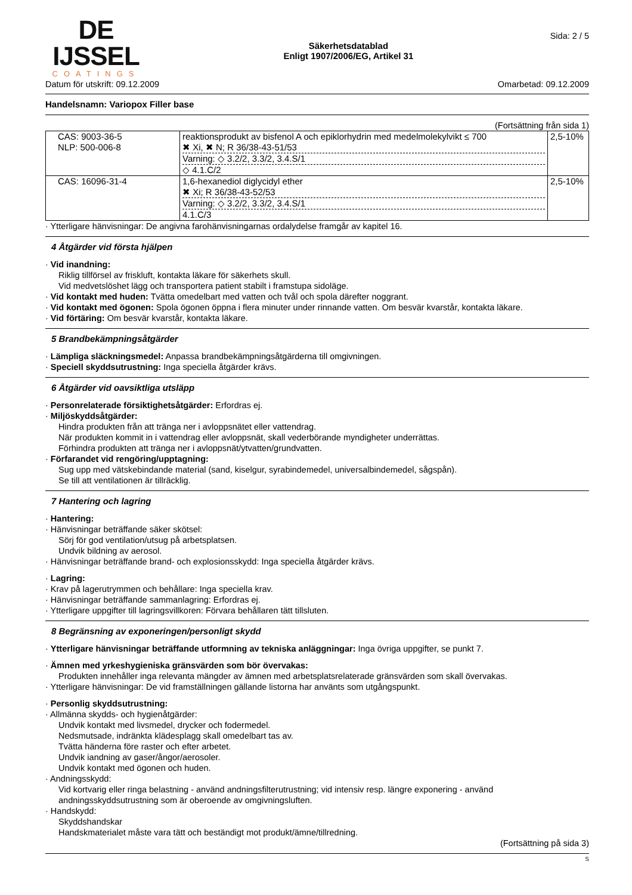DE IJSSEL
COATINGS
Säkerhetsdatablad
Enligt 1907/2006/EG, Artikel 31
Sida: 2 / 5
Datum för utskrift: 09.12.2009 Omarbetad: 09.12.2009
Handelsnamn: Variopox Filler base
(Fortsättning från sida 1)
| CAS: 9003-36-5 NLP: 500-006-8 | reaktionsprodukt av bisfenol A och epiklorhydrin med medelmolekylvikt ≤ 700 ✖ Xi, ✖ N; R 36/38-43-51/53 Varning: ◇ 3.2/2, 3.3/2, 3.4.S/1 ◇ 4.1.C/2 | 2,5-10% |
| CAS: 16096-31-4 | 1,6-hexanediol diglycidyl ether ✖ Xi; R 36/38-43-52/53 Varning: ◇ 3.2/2, 3.3/2, 3.4.S/1 4.1.C/3 | 2,5-10% |
· Ytterligare hänvisningar: De angivna farohänvisningarnas ordalydelse framgår av kapitel 16.
4 Åtgärder vid första hjälpen
· Vid inandning:
Riklig tillförsel av friskluft, kontakta läkare för säkerhets skull.
Vid medvetslöshet lägg och transportera patient stabilt i framstupa sidoläge.
· Vid kontakt med huden: Tvätta omedelbart med vatten och tvål och spola därefter noggrant.
· Vid kontakt med ögonen: Spola ögonen öppna i flera minuter under rinnande vatten. Om besvär kvarstår, kontakta läkare.
· Vid förtäring: Om besvär kvarstår, kontakta läkare.
5 Brandbekämpningsåtgärder
· Lämpliga släckningsmedel: Anpassa brandbekämpningsåtgärderna till omgivningen.
· Speciell skyddsutrustning: Inga speciella åtgärder krävs.
6 Åtgärder vid oavsiktliga utsläpp
· Personrelaterade försiktighetsåtgärder: Erfordras ej.
· Miljöskyddsåtgärder:
Hindra produkten från att tränga ner i avloppsnätet eller vattendrag.
När produkten kommit in i vattendrag eller avloppsnät, skall vederbörande myndigheter underrättas.
Förhindra produkten att tränga ner i avloppsnät/ytvatten/grundvatten.
· Förfarandet vid rengöring/upptagning:
Sug upp med vätskebindande material (sand, kiselgur, syrabindemedel, universalbindemedel, sågspån).
Se till att ventilationen är tillräcklig.
7 Hantering och lagring
· Hantering:
· Hänvisningar beträffande säker skötsel:
Sörj för god ventilation/utsug på arbetsplatsen.
Undvik bildning av aerosol.
· Hänvisningar beträffande brand- och explosionsskydd: Inga speciella åtgärder krävs.
· Lagring:
· Krav på lagerutrymmen och behållare: Inga speciella krav.
· Hänvisningar beträffande sammanlagring: Erfordras ej.
· Ytterligare uppgifter till lagringsvillkoren: Förvara behållaren tätt tillsluten.
8 Begränsning av exponeringen/personligt skydd
· Ytterligare hänvisningar beträffande utformning av tekniska anläggningar: Inga övriga uppgifter, se punkt 7.
· Ämnen med yrkeshygieniska gränsvärden som bör övervakas:
Produkten innehåller inga relevanta mängder av ämnen med arbetsplatsrelaterade gränsvärden som skall övervakas.
· Ytterligare hänvisningar: De vid framställningen gällande listorna har använts som utgångspunkt.
· Personlig skyddsutrustning:
· Allmänna skydds- och hygienåtgärder:
Undvik kontakt med livsmedel, drycker och fodermedel.
Nedsmutsade, indränkta klädesplagg skall omedelbart tas av.
Tvätta händerna före raster och efter arbetet.
Undvik iandning av gaser/ångor/aerosoler.
Undvik kontakt med ögonen och huden.
· Andningsskydd:
Vid kortvarig eller ringa belastning - använd andningsfilterutrustning; vid intensiv resp. längre exponering - använd andningsskyddsutrustning som är oberoende av omgivningsluften.
· Handskydd:
Skyddshandskar
Handskmaterialet måste vara tätt och beständigt mot produkt/ämne/tillredning.
(Fortsättning på sida 3)
S